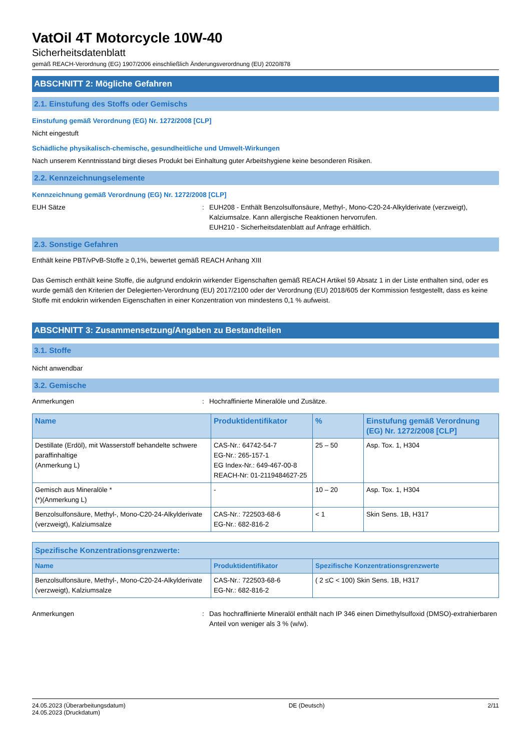VatOil 4T Motorcycle 10W-40
Sicherheitsdatenblatt
gemäß REACH-Verordnung (EG) 1907/2006 einschließlich Änderungsverordnung (EU) 2020/878
ABSCHNITT 2: Mögliche Gefahren
2.1. Einstufung des Stoffs oder Gemischs
Einstufung gemäß Verordnung (EG) Nr. 1272/2008 [CLP]
Nicht eingestuft
Schädliche physikalisch-chemische, gesundheitliche und Umwelt-Wirkungen
Nach unserem Kenntnisstand birgt dieses Produkt bei Einhaltung guter Arbeitshygiene keine besonderen Risiken.
2.2. Kennzeichnungselemente
Kennzeichnung gemäß Verordnung (EG) Nr. 1272/2008 [CLP]
EUH Sätze : EUH208 - Enthält Benzolsulfonsäure, Methyl-, Mono-C20-24-Alkylderivate (verzweigt), Kalziumsalze. Kann allergische Reaktionen hervorrufen.
EUH210 - Sicherheitsdatenblatt auf Anfrage erhältlich.
2.3. Sonstige Gefahren
Enthält keine PBT/vPvB-Stoffe ≥ 0,1%, bewertet gemäß REACH Anhang XIII
Das Gemisch enthält keine Stoffe, die aufgrund endokrin wirkender Eigenschaften gemäß REACH Artikel 59 Absatz 1 in der Liste enthalten sind, oder es wurde gemäß den Kriterien der Delegierten-Verordnung (EU) 2017/2100 oder der Verordnung (EU) 2018/605 der Kommission festgestellt, dass es keine Stoffe mit endokrin wirkenden Eigenschaften in einer Konzentration von mindestens 0,1 % aufweist.
ABSCHNITT 3: Zusammensetzung/Angaben zu Bestandteilen
3.1. Stoffe
Nicht anwendbar
3.2. Gemische
Anmerkungen : Hochraffinierte Mineralöle und Zusätze.
| Name | Produktidentifikator | % | Einstufung gemäß Verordnung (EG) Nr. 1272/2008 [CLP] |
| --- | --- | --- | --- |
| Destillate (Erdöl), mit Wasserstoff behandelte schwere paraffinhaltige (Anmerkung L) | CAS-Nr.: 64742-54-7 EG-Nr.: 265-157-1 EG Index-Nr.: 649-467-00-8 REACH-Nr: 01-2119484627-25 | 25 – 50 | Asp. Tox. 1, H304 |
| Gemisch aus Mineralöle * (*)(Anmerkung L) | - | 10 – 20 | Asp. Tox. 1, H304 |
| Benzolsulfonsäure, Methyl-, Mono-C20-24-Alkylderivate (verzweigt), Kalziumsalze | CAS-Nr.: 722503-68-6 EG-Nr.: 682-816-2 | < 1 | Skin Sens. 1B, H317 |
| Spezifische Konzentrationsgrenzwerte: | | |
| --- | --- | --- |
| Name | Produktidentifikator | Spezifische Konzentrationsgrenzwerte |
| Benzolsulfonsäure, Methyl-, Mono-C20-24-Alkylderivate (verzweigt), Kalziumsalze | CAS-Nr.: 722503-68-6 EG-Nr.: 682-816-2 | ( 2 ≤C < 100) Skin Sens. 1B, H317 |
Anmerkungen : Das hochraffinierte Mineralöl enthält nach IP 346 einen Dimethylsulfoxid (DMSO)-extrahierbaren Anteil von weniger als 3 % (w/w).
24.05.2023 (Überarbeitungsdatum)
24.05.2023 (Druckdatum)
DE (Deutsch) 2/11